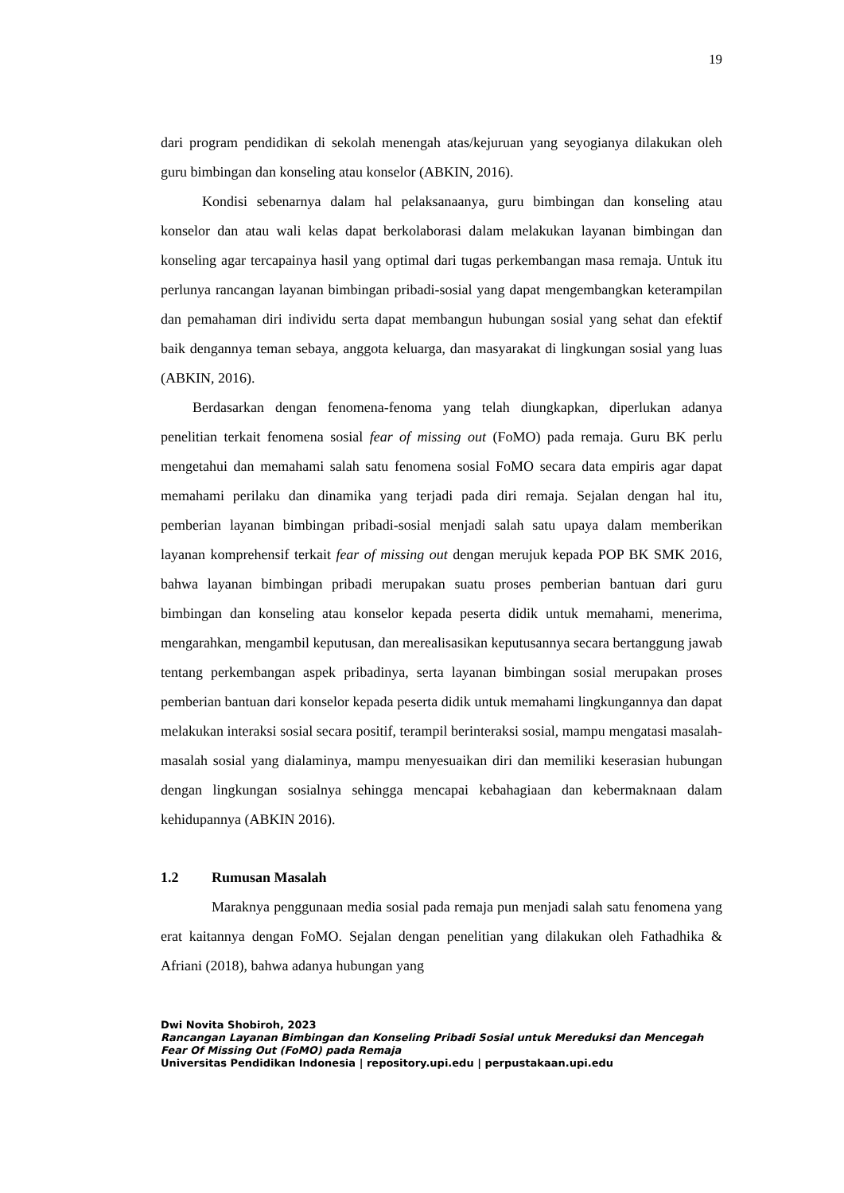19
dari program pendidikan di sekolah menengah atas/kejuruan yang seyogianya dilakukan oleh guru bimbingan dan konseling atau konselor (ABKIN, 2016).
Kondisi sebenarnya dalam hal pelaksanaanya, guru bimbingan dan konseling atau konselor dan atau wali kelas dapat berkolaborasi dalam melakukan layanan bimbingan dan konseling agar tercapainya hasil yang optimal dari tugas perkembangan masa remaja. Untuk itu perlunya rancangan layanan bimbingan pribadi-sosial yang dapat mengembangkan keterampilan dan pemahaman diri individu serta dapat membangun hubungan sosial yang sehat dan efektif baik dengannya teman sebaya, anggota keluarga, dan masyarakat di lingkungan sosial yang luas (ABKIN, 2016).
Berdasarkan dengan fenomena-fenoma yang telah diungkapkan, diperlukan adanya penelitian terkait fenomena sosial fear of missing out (FoMO) pada remaja. Guru BK perlu mengetahui dan memahami salah satu fenomena sosial FoMO secara data empiris agar dapat memahami perilaku dan dinamika yang terjadi pada diri remaja. Sejalan dengan hal itu, pemberian layanan bimbingan pribadi-sosial menjadi salah satu upaya dalam memberikan layanan komprehensif terkait fear of missing out dengan merujuk kepada POP BK SMK 2016, bahwa layanan bimbingan pribadi merupakan suatu proses pemberian bantuan dari guru bimbingan dan konseling atau konselor kepada peserta didik untuk memahami, menerima, mengarahkan, mengambil keputusan, dan merealisasikan keputusannya secara bertanggung jawab tentang perkembangan aspek pribadinya, serta layanan bimbingan sosial merupakan proses pemberian bantuan dari konselor kepada peserta didik untuk memahami lingkungannya dan dapat melakukan interaksi sosial secara positif, terampil berinteraksi sosial, mampu mengatasi masalah- masalah sosial yang dialaminya, mampu menyesuaikan diri dan memiliki keserasian hubungan dengan lingkungan sosialnya sehingga mencapai kebahagiaan dan kebermaknaan dalam kehidupannya (ABKIN 2016).
1.2 Rumusan Masalah
Maraknya penggunaan media sosial pada remaja pun menjadi salah satu fenomena yang erat kaitannya dengan FoMO. Sejalan dengan penelitian yang dilakukan oleh Fathadhika & Afriani (2018), bahwa adanya hubungan yang
Dwi Novita Shobiroh, 2023
Rancangan Layanan Bimbingan dan Konseling Pribadi Sosial untuk Mereduksi dan Mencegah Fear Of Missing Out (FoMO) pada Remaja
Universitas Pendidikan Indonesia | repository.upi.edu | perpustakaan.upi.edu